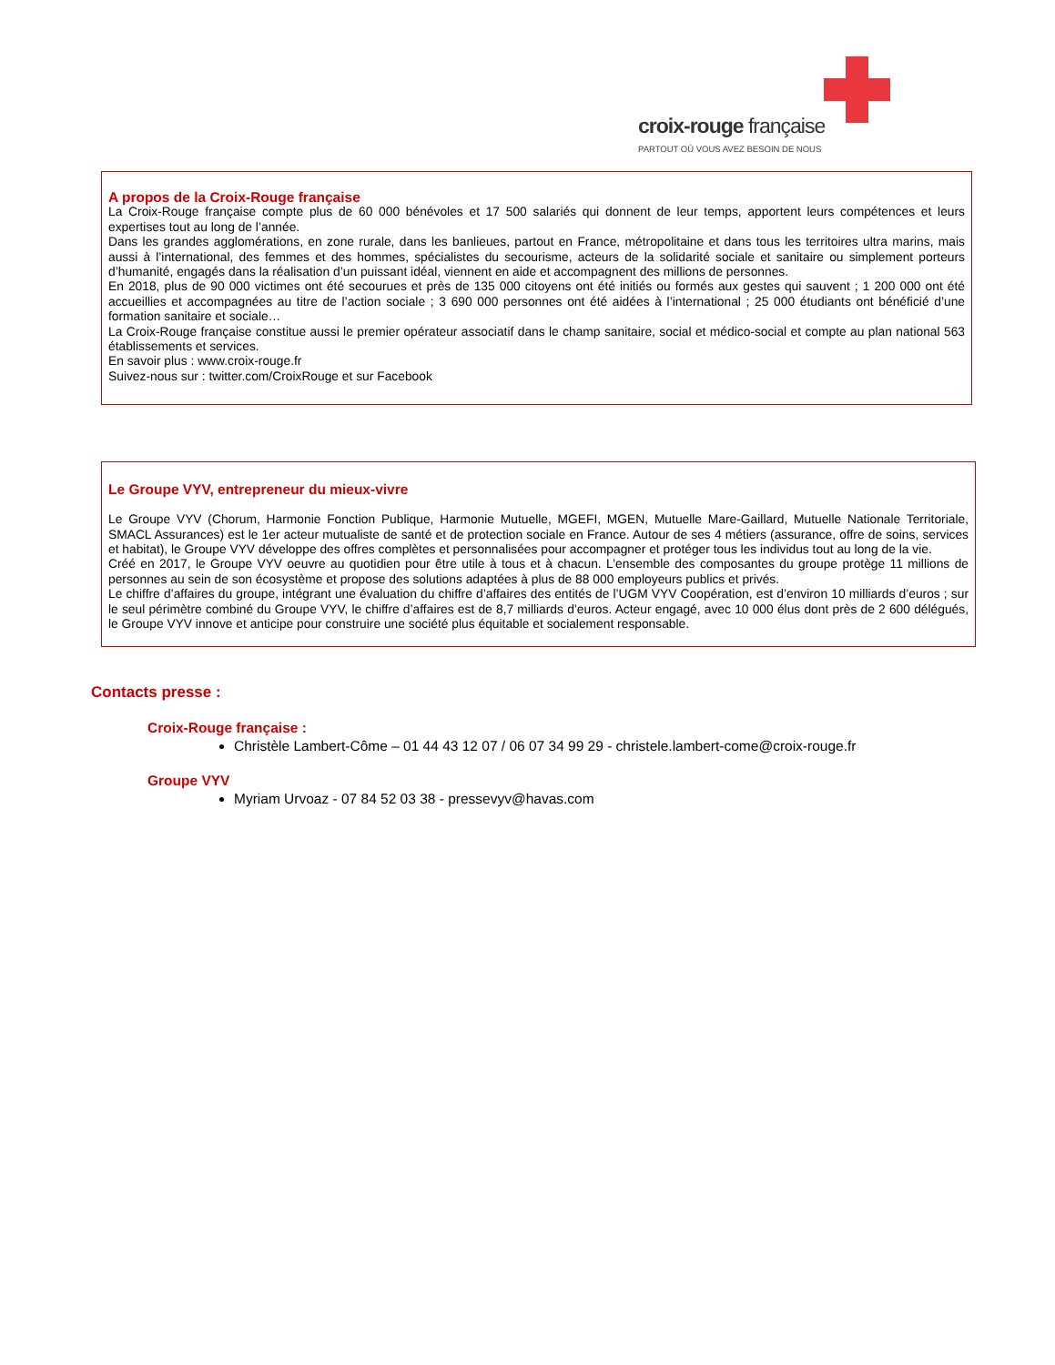croix-rouge française
PARTOUT OÙ VOUS AVEZ BESOIN DE NOUS
A propos de la Croix-Rouge française
La Croix-Rouge française compte plus de 60 000 bénévoles et 17 500 salariés qui donnent de leur temps, apportent leurs compétences et leurs expertises tout au long de l’année.
Dans les grandes agglomérations, en zone rurale, dans les banlieues, partout en France, métropolitaine et dans tous les territoires ultra marins, mais aussi à l’international, des femmes et des hommes, spécialistes du secourisme, acteurs de la solidarité sociale et sanitaire ou simplement porteurs d’humanité, engagés dans la réalisation d’un puissant idéal, viennent en aide et accompagnent des millions de personnes.
En 2018, plus de 90 000 victimes ont été secourues et près de 135 000 citoyens ont été initiés ou formés aux gestes qui sauvent ; 1 200 000 ont été accueillies et accompagnées au titre de l’action sociale ; 3 690 000 personnes ont été aidées à l’international ; 25 000 étudiants ont bénéficié d’une formation sanitaire et sociale…
La Croix-Rouge française constitue aussi le premier opérateur associatif dans le champ sanitaire, social et médico-social et compte au plan national 563 établissements et services.
En savoir plus : www.croix-rouge.fr
Suivez-nous sur : twitter.com/CroixRouge et sur Facebook
Le Groupe VYV, entrepreneur du mieux-vivre
Le Groupe VYV (Chorum, Harmonie Fonction Publique, Harmonie Mutuelle, MGEFI, MGEN, Mutuelle Mare-Gaillard, Mutuelle Nationale Territoriale, SMACL Assurances) est le 1er acteur mutualiste de santé et de protection sociale en France. Autour de ses 4 métiers (assurance, offre de soins, services et habitat), le Groupe VYV développe des offres complètes et personnalisées pour accompagner et protéger tous les individus tout au long de la vie.
Créé en 2017, le Groupe VYV oeuvre au quotidien pour être utile à tous et à chacun. L’ensemble des composantes du groupe protège 11 millions de personnes au sein de son écosystème et propose des solutions adaptées à plus de 88 000 employeurs publics et privés.
Le chiffre d’affaires du groupe, intégrant une évaluation du chiffre d’affaires des entités de l’UGM VYV Coopération, est d’environ 10 milliards d’euros ; sur le seul périmètre combiné du Groupe VYV, le chiffre d’affaires est de 8,7 milliards d’euros. Acteur engagé, avec 10 000 élus dont près de 2 600 délégués, le Groupe VYV innove et anticipe pour construire une société plus équitable et socialement responsable.
Contacts presse :
Croix-Rouge française :
Christèle Lambert-Côme – 01 44 43 12 07 / 06 07 34 99 29 - christele.lambert-come@croix-rouge.fr
Groupe VYV
Myriam Urvoaz - 07 84 52 03 38 - pressevyv@havas.com